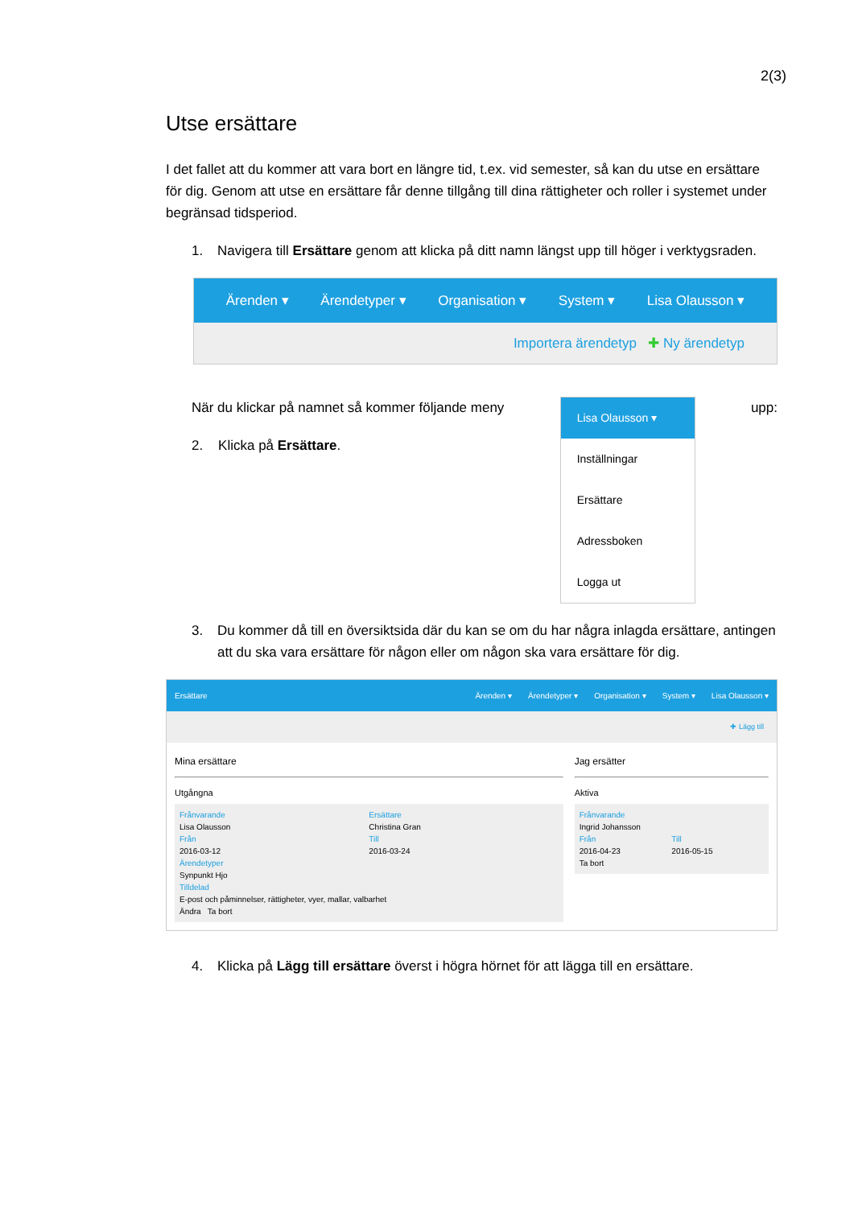2(3)
Utse ersättare
I det fallet att du kommer att vara bort en längre tid, t.ex. vid semester, så kan du utse en ersättare för dig. Genom att utse en ersättare får denne tillgång till dina rättigheter och roller i systemet under begränsad tidsperiod.
1. Navigera till Ersättare genom att klicka på ditt namn längst upp till höger i verktygsraden.
Ärenden ▾ Ärendetyper ▾ Organisation ▾ System ▾ Lisa Olausson ▾
Importera ärendetyp ✚ Ny ärendetyp
När du klickar på namnet så kommer följande meny
2. Klicka på Ersättare.
Lisa Olausson ▾
Inställningar
Ersättare
Adressboken
Logga ut
upp:
3. Du kommer då till en översiktsida där du kan se om du har några inlagda ersättare, antingen att du ska vara ersättare för någon eller om någon ska vara ersättare för dig.
Ersättare Ärenden ▾ Ärendetyper ▾ Organisation ▾ System ▾ Lisa Olausson ▾
✚ Lägg till
Mina ersättare
Utgångna
Frånvarande
Lisa Olausson
Från
2016-03-12
Ersättare
Christina Gran
Till
2016-03-24
Ärendetyper
Synpunkt Hjo
Tilldelad
E-post och påminnelser, rättigheter, vyer, mallar, valbarhet
Ändra Ta bort
Jag ersätter
Aktiva
Frånvarande
Ingrid Johansson
Från
2016-04-23
Till
2016-05-15
Ta bort
4. Klicka på Lägg till ersättare överst i högra hörnet för att lägga till en ersättare.